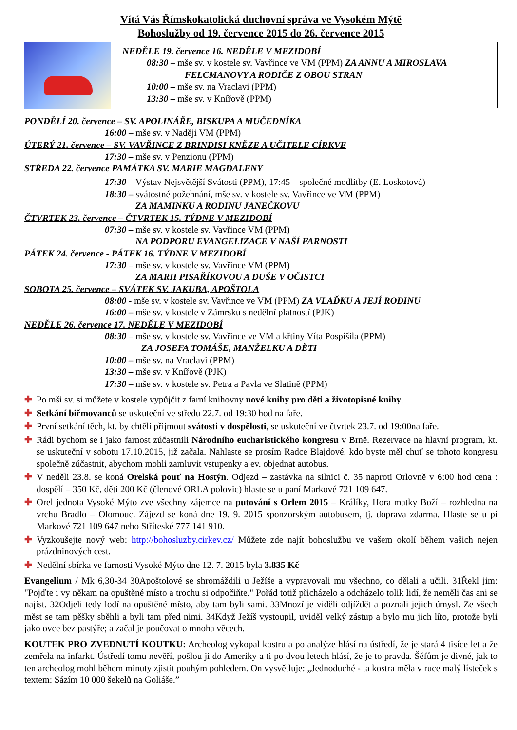Vítá Vás Římskokatolická duchovní správa ve Vysokém Mýtě
Bohoslužby od 19. července 2015 do 26. července 2015
NEDĚLE 19. července 16. NEDĚLE V MEZIDOBÍ
08:30 – mše sv. v kostele sv. Vavřince ve VM (PPM) ZA ANNU A MIROSLAVA
FELCMANOVY A RODIČE Z OBOU STRAN
10:00 – mše sv. na Vraclavi (PPM)
13:30 – mše sv. v Knířově (PPM)
PONDĚLÍ 20. července – SV. APOLINÁŘE, BISKUPA A MUČEDNÍKA
16:00 – mše sv. v Naději VM (PPM)
ÚTERÝ 21. července – SV. VAVŘINCE Z BRINDISI KNĚZE A UČITELE CÍRKVE
17:30 – mše sv. v Penzionu (PPM)
STŘEDA 22. července PAMÁTKA SV. MARIE MAGDALENY
17:30 – Výstav Nejsvětější Svátosti (PPM), 17:45 – společné modlitby (E. Loskotová)
18:30 – svátostné požehnání, mše sv. v kostele sv. Vavřince ve VM (PPM)
ZA MAMINKU A RODINU JANEČKOVU
ČTVRTEK 23. července – ČTVRTEK 15. TÝDNE V MEZIDOBÍ
07:30 – mše sv. v kostele sv. Vavřince VM (PPM)
NA PODPORU EVANGELIZACE V NAŠÍ FARNOSTI
PÁTEK 24. července - PÁTEK 16. TÝDNE V MEZIDOBÍ
17:30 – mše sv. v kostele sv. Vavřince VM (PPM)
ZA MARII PISAŘÍKOVOU A DUŠE V OČISTCI
SOBOTA 25. července – SVÁTEK SV. JAKUBA, APOŠTOLA
08:00 - mše sv. v kostele sv. Vavřince ve VM (PPM) ZA VLAĎKU A JEJÍ RODINU
16:00 – mše sv. v kostele v Zámrsku s nedělní platností (PJK)
NEDĚLE 26. července 17. NEDĚLE V MEZIDOBÍ
08:30 – mše sv. v kostele sv. Vavřince ve VM a křtiny Víta Pospíšila (PPM)
ZA JOSEFA TOMÁŠE, MANŽELKU A DĚTI
10:00 – mše sv. na Vraclavi (PPM)
13:30 – mše sv. v Knířově (PJK)
17:30 – mše sv. v kostele sv. Petra a Pavla ve Slatině (PPM)
✚ Po mši sv. si můžete v kostele vypůjčit z farní knihovny nové knihy pro děti a životopisné knihy.
✚ Setkání biřmovanců se uskuteční ve středu 22.7. od 19:30 hod na faře.
✚ První setkání těch, kt. by chtěli přijmout svátosti v dospělosti, se uskuteční ve čtvrtek 23.7. od 19:00na faře.
✚ Rádi bychom se i jako farnost zúčastnili Národního eucharistického kongresu v Brně. Rezervace na hlavní program, kt. se uskuteční v sobotu 17.10.2015, již začala. Nahlaste se prosím Radce Blajdové, kdo byste měl chuť se tohoto kongresu společně zúčastnit, abychom mohli zamluvit vstupenky a ev. objednat autobus.
✚ V neděli 23.8. se koná Orelská pouť na Hostýn. Odjezd – zastávka na silnici č. 35 naproti Orlovně v 6:00 hod cena : dospělí – 350 Kč, děti 200 Kč (členové ORLA polovic) hlaste se u paní Markové 721 109 647.
✚ Orel jednota Vysoké Mýto zve všechny zájemce na putování s Orlem 2015 – Králíky, Hora matky Boží – rozhledna na vrchu Bradlo – Olomouc. Zájezd se koná dne 19. 9. 2015 sponzorským autobusem, tj. doprava zdarma. Hlaste se u pí Markové 721 109 647 nebo Stříteské 777 141 910.
✚ Vyzkoušejte nový web: http://bohosluzby.cirkev.cz/ Můžete zde najít bohoslužbu ve vašem okolí během vašich nejen prázdninových cest.
✚ Nedělní sbírka ve farnosti Vysoké Mýto dne 12. 7. 2015 byla 3.835 Kč
Evangelium / Mk 6,30-34 30Apoštolové se shromáždili u Ježíše a vypravovali mu všechno, co dělali a učili. 31Řekl jim: "Pojďte i vy někam na opuštěné místo a trochu si odpočiňte." Pořád totiž přicházelo a odcházelo tolik lidí, že neměli čas ani se najíst. 32Odjeli tedy lodí na opuštěné místo, aby tam byli sami. 33Mnozí je viděli odjíždět a poznali jejich úmysl. Ze všech měst se tam pěšky sběhli a byli tam před nimi. 34Když Ježíš vystoupil, uviděl velký zástup a bylo mu jich líto, protože byli jako ovce bez pastýře; a začal je poučovat o mnoha věcech.
KOUTEK PRO ZVEDNUTÍ KOUTKU: Archeolog vykopal kostru a po analýze hlásí na ústředí, že je stará 4 tisíce let a že zemřela na infarkt. Ústředí tomu nevěří, pošlou ji do Ameriky a ti po dvou letech hlásí, že je to pravda. Šéfům je divné, jak to ten archeolog mohl během minuty zjistit pouhým pohledem. On vysvětluje: „Jednoduché - ta kostra měla v ruce malý lísteček s textem: Sázím 10 000 šekelů na Goliáše.”